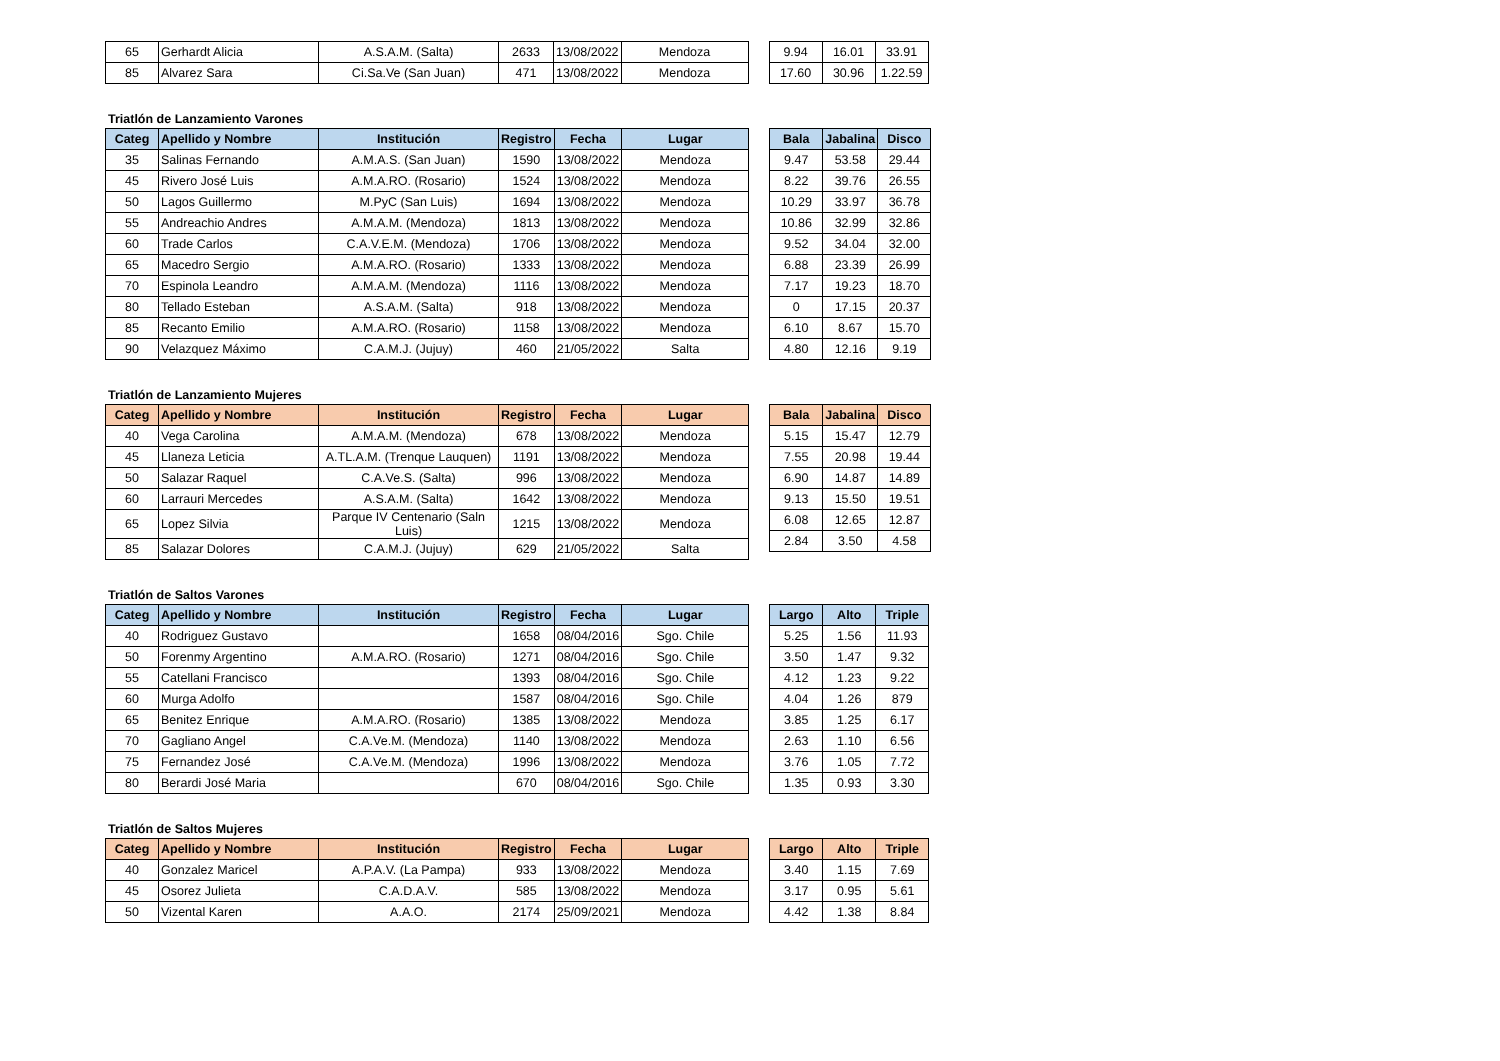| 65 | Gerhardt Alicia | A.S.A.M. (Salta) | 2633 | 13/08/2022 | Mendoza |
| 85 | Alvarez Sara | Ci.Sa.Ve (San Juan) | 471 | 13/08/2022 | Mendoza |
| 9.94 | 16.01 | 33.91 |
| 17.60 | 30.96 | 1.22.59 |
Triatlón de Lanzamiento Varones
| Categ | Apellido y Nombre | Institución | Registro | Fecha | Lugar |
| --- | --- | --- | --- | --- | --- |
| 35 | Salinas Fernando | A.M.A.S. (San Juan) | 1590 | 13/08/2022 | Mendoza |
| 45 | Rivero José Luis | A.M.A.RO. (Rosario) | 1524 | 13/08/2022 | Mendoza |
| 50 | Lagos Guillermo | M.PyC (San Luis) | 1694 | 13/08/2022 | Mendoza |
| 55 | Andreachio Andres | A.M.A.M. (Mendoza) | 1813 | 13/08/2022 | Mendoza |
| 60 | Trade Carlos | C.A.V.E.M. (Mendoza) | 1706 | 13/08/2022 | Mendoza |
| 65 | Macedro Sergio | A.M.A.RO. (Rosario) | 1333 | 13/08/2022 | Mendoza |
| 70 | Espinola Leandro | A.M.A.M. (Mendoza) | 1116 | 13/08/2022 | Mendoza |
| 80 | Tellado Esteban | A.S.A.M. (Salta) | 918 | 13/08/2022 | Mendoza |
| 85 | Recanto Emilio | A.M.A.RO. (Rosario) | 1158 | 13/08/2022 | Mendoza |
| 90 | Velazquez Máximo | C.A.M.J. (Jujuy) | 460 | 21/05/2022 | Salta |
| Bala | Jabalina | Disco |
| --- | --- | --- |
| 9.47 | 53.58 | 29.44 |
| 8.22 | 39.76 | 26.55 |
| 10.29 | 33.97 | 36.78 |
| 10.86 | 32.99 | 32.86 |
| 9.52 | 34.04 | 32.00 |
| 6.88 | 23.39 | 26.99 |
| 7.17 | 19.23 | 18.70 |
| 0 | 17.15 | 20.37 |
| 6.10 | 8.67 | 15.70 |
| 4.80 | 12.16 | 9.19 |
Triatlón de Lanzamiento Mujeres
| Categ | Apellido y Nombre | Institución | Registro | Fecha | Lugar |
| --- | --- | --- | --- | --- | --- |
| 40 | Vega Carolina | A.M.A.M. (Mendoza) | 678 | 13/08/2022 | Mendoza |
| 45 | Llaneza Leticia | A.TL.A.M. (Trenque Lauquen) | 1191 | 13/08/2022 | Mendoza |
| 50 | Salazar Raquel | C.A.Ve.S. (Salta) | 996 | 13/08/2022 | Mendoza |
| 60 | Larrauri Mercedes | A.S.A.M. (Salta) | 1642 | 13/08/2022 | Mendoza |
| 65 | Lopez Silvia | Parque IV Centenario (Saln Luis) | 1215 | 13/08/2022 | Mendoza |
| 85 | Salazar Dolores | C.A.M.J. (Jujuy) | 629 | 21/05/2022 | Salta |
| Bala | Jabalina | Disco |
| --- | --- | --- |
| 5.15 | 15.47 | 12.79 |
| 7.55 | 20.98 | 19.44 |
| 6.90 | 14.87 | 14.89 |
| 9.13 | 15.50 | 19.51 |
| 6.08 | 12.65 | 12.87 |
| 2.84 | 3.50 | 4.58 |
Triatlón de Saltos Varones
| Categ | Apellido y Nombre | Institución | Registro | Fecha | Lugar |
| --- | --- | --- | --- | --- | --- |
| 40 | Rodriguez Gustavo | | 1658 | 08/04/2016 | Sgo. Chile |
| 50 | Forenmy Argentino | A.M.A.RO. (Rosario) | 1271 | 08/04/2016 | Sgo. Chile |
| 55 | Catellani Francisco | | 1393 | 08/04/2016 | Sgo. Chile |
| 60 | Murga Adolfo | | 1587 | 08/04/2016 | Sgo. Chile |
| 65 | Benitez Enrique | A.M.A.RO. (Rosario) | 1385 | 13/08/2022 | Mendoza |
| 70 | Gagliano Angel | C.A.Ve.M. (Mendoza) | 1140 | 13/08/2022 | Mendoza |
| 75 | Fernandez José | C.A.Ve.M. (Mendoza) | 1996 | 13/08/2022 | Mendoza |
| 80 | Berardi José Maria | | 670 | 08/04/2016 | Sgo. Chile |
| Largo | Alto | Triple |
| --- | --- | --- |
| 5.25 | 1.56 | 11.93 |
| 3.50 | 1.47 | 9.32 |
| 4.12 | 1.23 | 9.22 |
| 4.04 | 1.26 | 879 |
| 3.85 | 1.25 | 6.17 |
| 2.63 | 1.10 | 6.56 |
| 3.76 | 1.05 | 7.72 |
| 1.35 | 0.93 | 3.30 |
Triatlón de Saltos Mujeres
| Categ | Apellido y Nombre | Institución | Registro | Fecha | Lugar |
| --- | --- | --- | --- | --- | --- |
| 40 | Gonzalez Maricel | A.P.A.V. (La Pampa) | 933 | 13/08/2022 | Mendoza |
| 45 | Osorez Julieta | C.A.D.A.V. | 585 | 13/08/2022 | Mendoza |
| 50 | Vizental Karen | A.A.O. | 2174 | 25/09/2021 | Mendoza |
| Largo | Alto | Triple |
| --- | --- | --- |
| 3.40 | 1.15 | 7.69 |
| 3.17 | 0.95 | 5.61 |
| 4.42 | 1.38 | 8.84 |